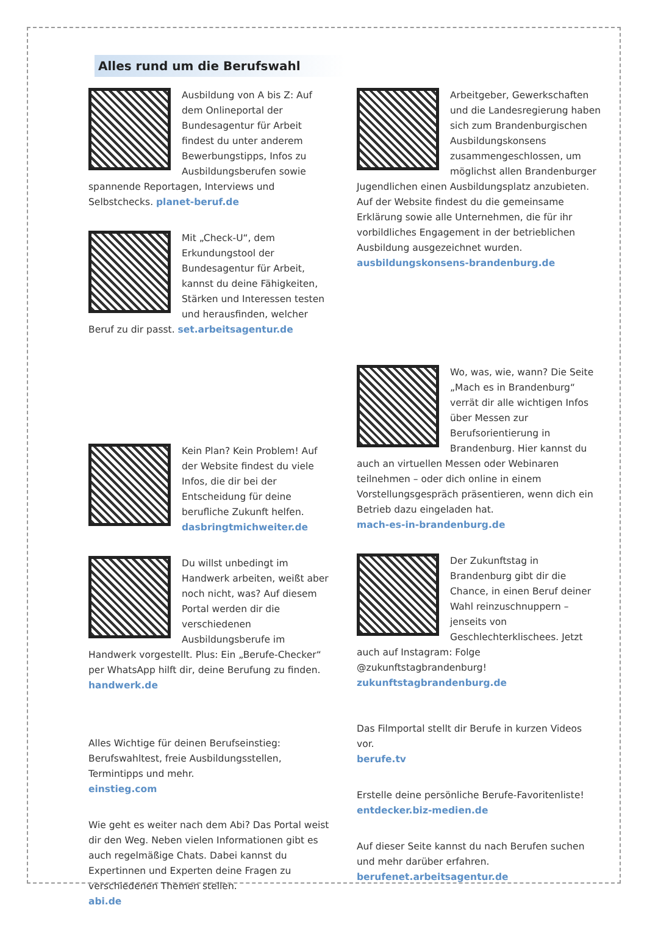Alles rund um die Berufswahl
Ausbildung von A bis Z: Auf dem Onlineportal der Bundesagentur für Arbeit findest du unter anderem Bewerbungstipps, Infos zu Ausbildungsberufen sowie spannende Reportagen, Interviews und Selbstchecks. planet-beruf.de
Mit „Check-U“, dem Erkundungstool der Bundesagentur für Arbeit, kannst du deine Fähigkeiten, Stärken und Interessen testen und herausfinden, welcher Beruf zu dir passt. set.arbeitsagentur.de
Kein Plan? Kein Problem! Auf der Website findest du viele Infos, die dir bei der Entscheidung für deine berufliche Zukunft helfen. dasbringtmichweiter.de
Du willst unbedingt im Handwerk arbeiten, weißt aber noch nicht, was? Auf diesem Portal werden dir die verschiedenen Ausbildungsberufe im Handwerk vorgestellt. Plus: Ein „Berufe-Checker“ per WhatsApp hilft dir, deine Berufung zu finden. handwerk.de
Alles Wichtige für deinen Berufseinstieg: Berufswahltest, freie Ausbildungsstellen, Termintipps und mehr.
einstieg.com
Wie geht es weiter nach dem Abi? Das Portal weist dir den Weg. Neben vielen Informationen gibt es auch regelmäßige Chats. Dabei kannst du Expertinnen und Experten deine Fragen zu verschiedenen Themen stellen.
abi.de
Arbeitgeber, Gewerkschaften und die Landesregierung haben sich zum Brandenburgischen Ausbildungskonsens zusammengeschlossen, um möglichst allen Brandenburger Jugendlichen einen Ausbildungsplatz anzubieten. Auf der Website findest du die gemeinsame Erklärung sowie alle Unternehmen, die für ihr vorbildliches Engagement in der betrieblichen Ausbildung ausgezeichnet wurden.
ausbildungskonsens-brandenburg.de
Wo, was, wie, wann? Die Seite „Mach es in Brandenburg“ verrät dir alle wichtigen Infos über Messen zur Berufsorientierung in Brandenburg. Hier kannst du auch an virtuellen Messen oder Webinaren teilnehmen – oder dich online in einem Vorstellungsgespräch präsentieren, wenn dich ein Betrieb dazu eingeladen hat.
mach-es-in-brandenburg.de
Der Zukunftstag in Brandenburg gibt dir die Chance, in einen Beruf deiner Wahl reinzuschnuppern – jenseits von Geschlechterklischees. Jetzt auch auf Instagram: Folge @zukunftstagbrandenburg! zukunftstagbrandenburg.de
Das Filmportal stellt dir Berufe in kurzen Videos vor.
berufe.tv
Erstelle deine persönliche Berufe-Favoritenliste!
entdecker.biz-medien.de
Auf dieser Seite kannst du nach Berufen suchen und mehr darüber erfahren.
berufenet.arbeitsagentur.de